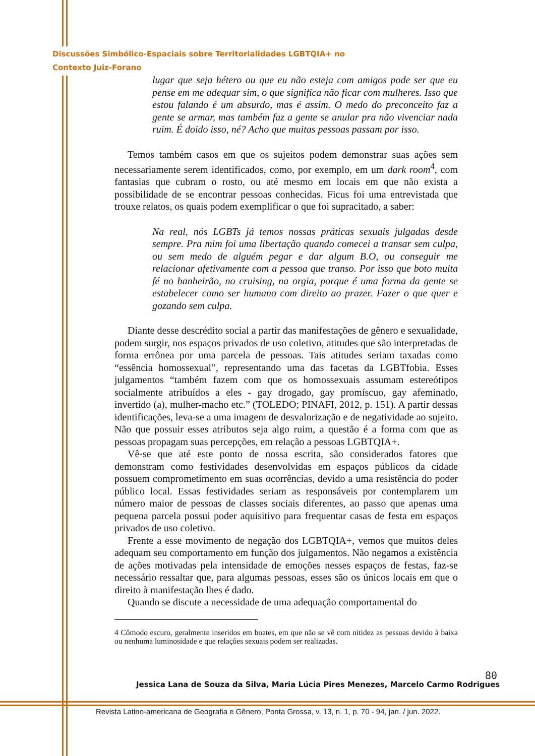Discussões Simbólico-Espaciais sobre Territorialidades LGBTQIA+ no
Contexto Juiz-Forano
lugar que seja hétero ou que eu não esteja com amigos pode ser que eu pense em me adequar sim, o que significa não ficar com mulheres. Isso que estou falando é um absurdo, mas é assim. O medo do preconceito faz a gente se armar, mas também faz a gente se anular pra não vivenciar nada ruim. É doido isso, né? Acho que muitas pessoas passam por isso.
Temos também casos em que os sujeitos podem demonstrar suas ações sem necessariamente serem identificados, como, por exemplo, em um dark room<sup>4</sup>, com fantasias que cubram o rosto, ou até mesmo em locais em que não exista a possibilidade de se encontrar pessoas conhecidas. Ficus foi uma entrevistada que trouxe relatos, os quais podem exemplificar o que foi supracitado, a saber:
Na real, nós LGBTs já temos nossas práticas sexuais julgadas desde sempre. Pra mim foi uma libertação quando comecei a transar sem culpa, ou sem medo de alguém pegar e dar algum B.O, ou conseguir me relacionar afetivamente com a pessoa que transo. Por isso que boto muita fé no banheirão, no cruising, na orgia, porque é uma forma da gente se estabelecer como ser humano com direito ao prazer. Fazer o que quer e gozando sem culpa.
Diante desse descrédito social a partir das manifestações de gênero e sexualidade, podem surgir, nos espaços privados de uso coletivo, atitudes que são interpretadas de forma errônea por uma parcela de pessoas. Tais atitudes seriam taxadas como “essência homossexual”, representando uma das facetas da LGBTfobia. Esses julgamentos “também fazem com que os homossexuais assumam estereótipos socialmente atribuídos a eles - gay drogado, gay promíscuo, gay afeminado, invertido (a), mulher-macho etc.” (TOLEDO; PINAFI, 2012, p. 151). A partir dessas identificações, leva-se a uma imagem de desvalorização e de negatividade ao sujeito. Não que possuir esses atributos seja algo ruim, a questão é a forma com que as pessoas propagam suas percepções, em relação a pessoas LGBTQIA+.
Vê-se que até este ponto de nossa escrita, são considerados fatores que demonstram como festividades desenvolvidas em espaços públicos da cidade possuem comprometimento em suas ocorrências, devido a uma resistência do poder público local. Essas festividades seriam as responsáveis por contemplarem um número maior de pessoas de classes sociais diferentes, ao passo que apenas uma pequena parcela possui poder aquisitivo para frequentar casas de festa em espaços privados de uso coletivo.
Frente a esse movimento de negação dos LGBTQIA+, vemos que muitos deles adequam seu comportamento em função dos julgamentos. Não negamos a existência de ações motivadas pela intensidade de emoções nesses espaços de festas, faz-se necessário ressaltar que, para algumas pessoas, esses são os únicos locais em que o direito à manifestação lhes é dado.
Quando se discute a necessidade de uma adequação comportamental do
4 Cômodo escuro, geralmente inseridos em boates, em que não se vê com nitidez as pessoas devido à baixa ou nenhuma luminosidade e que relações sexuais podem ser realizadas.
80
Jessica Lana de Souza da Silva, Maria Lúcia Pires Menezes, Marcelo Carmo Rodrigues
Revista Latino-americana de Geografia e Gênero, Ponta Grossa, v. 13, n. 1, p. 70 - 94, jan. / jun. 2022.